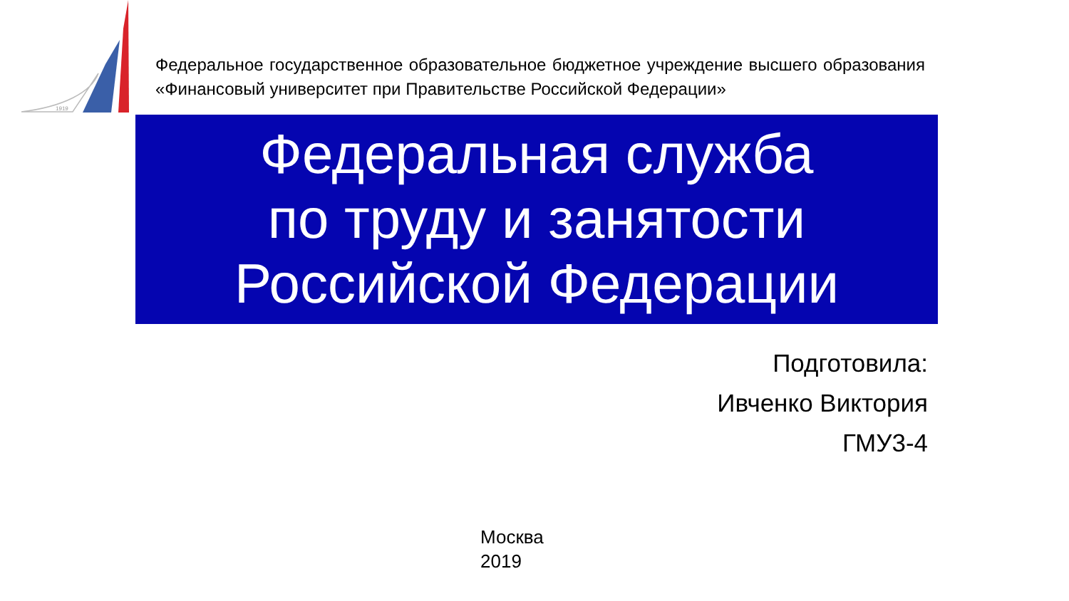1919
Федеральное государственное образовательное бюджетное учреждение высшего образования «Финансовый университет при Правительстве Российской Федерации»
Федеральная служба
по труду и занятости
Российской Федерации
Подготовила:
Ивченко Виктория
ГМУ3-4
Москва
2019